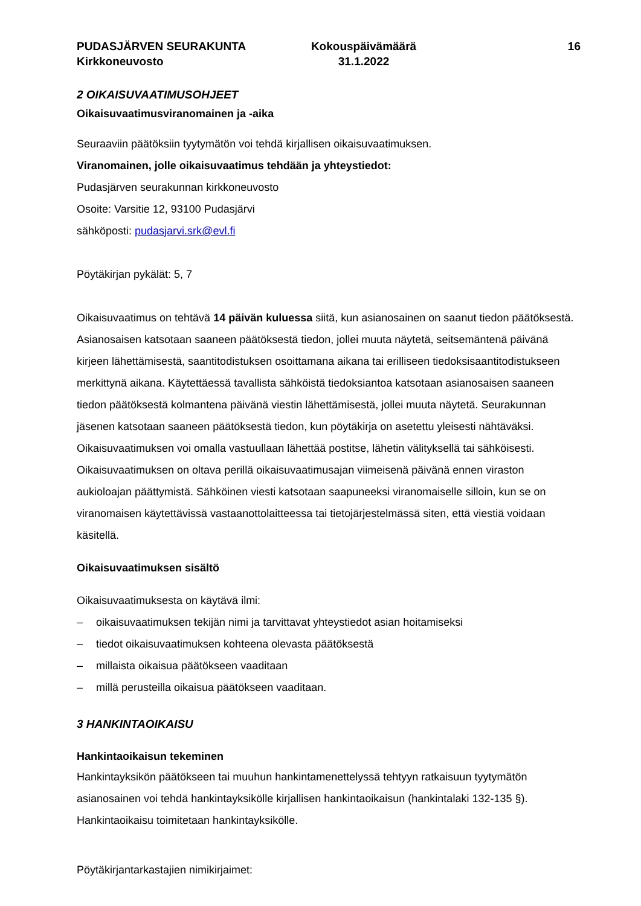PUDASJÄRVEN SEURAKUNTA
Kirkkoneuvosto
Kokouspäivämäärä
31.1.2022
16
2 OIKAISUVAATIMUSOHJEET
Oikaisuvaatimusviranomainen ja -aika
Seuraaviin päätöksiin tyytymätön voi tehdä kirjallisen oikaisuvaatimuksen.
Viranomainen, jolle oikaisuvaatimus tehdään ja yhteystiedot:
Pudasjärven seurakunnan kirkkoneuvosto
Osoite: Varsitie 12, 93100 Pudasjärvi
sähköposti: pudasjarvi.srk@evl.fi
Pöytäkirjan pykälät: 5, 7
Oikaisuvaatimus on tehtävä 14 päivän kuluessa siitä, kun asianosainen on saanut tiedon päätöksestä. Asianosaisen katsotaan saaneen päätöksestä tiedon, jollei muuta näytetä, seitsemäntenä päivänä kirjeen lähettämisestä, saantitodistuksen osoittamana aikana tai erilliseen tiedoksisaantitodistukseen merkittynä aikana. Käytettäessä tavallista sähköistä tiedoksiantoa katsotaan asianosaisen saaneen tiedon päätöksestä kolmantena päivänä viestin lähettämisestä, jollei muuta näytetä. Seurakunnan jäsenen katsotaan saaneen päätöksestä tiedon, kun pöytäkirja on asetettu yleisesti nähtäväksi. Oikaisuvaatimuksen voi omalla vastuullaan lähettää postitse, lähetin välityksellä tai sähköisesti. Oikaisuvaatimuksen on oltava perillä oikaisuvaatimusajan viimeisenä päivänä ennen viraston aukioloajan päättymistä. Sähköinen viesti katsotaan saapuneeksi viranomaiselle silloin, kun se on viranomaisen käytettävissä vastaanottolaitteessa tai tietojärjestelmässä siten, että viestiä voidaan käsitellä.
Oikaisuvaatimuksen sisältö
Oikaisuvaatimuksesta on käytävä ilmi:
– oikaisuvaatimuksen tekijän nimi ja tarvittavat yhteystiedot asian hoitamiseksi
– tiedot oikaisuvaatimuksen kohteena olevasta päätöksestä
– millaista oikaisua päätökseen vaaditaan
– millä perusteilla oikaisua päätökseen vaaditaan.
3 HANKINTAOIKAISU
Hankintaoikaisun tekeminen
Hankintayksikön päätökseen tai muuhun hankintamenettelyssä tehtyyn ratkaisuun tyytymätön asianosainen voi tehdä hankintayksikölle kirjallisen hankintaoikaisun (hankintalaki 132-135 §). Hankintaoikaisu toimitetaan hankintayksikölle.
Pöytäkirjantarkastajien nimikirjaimet: